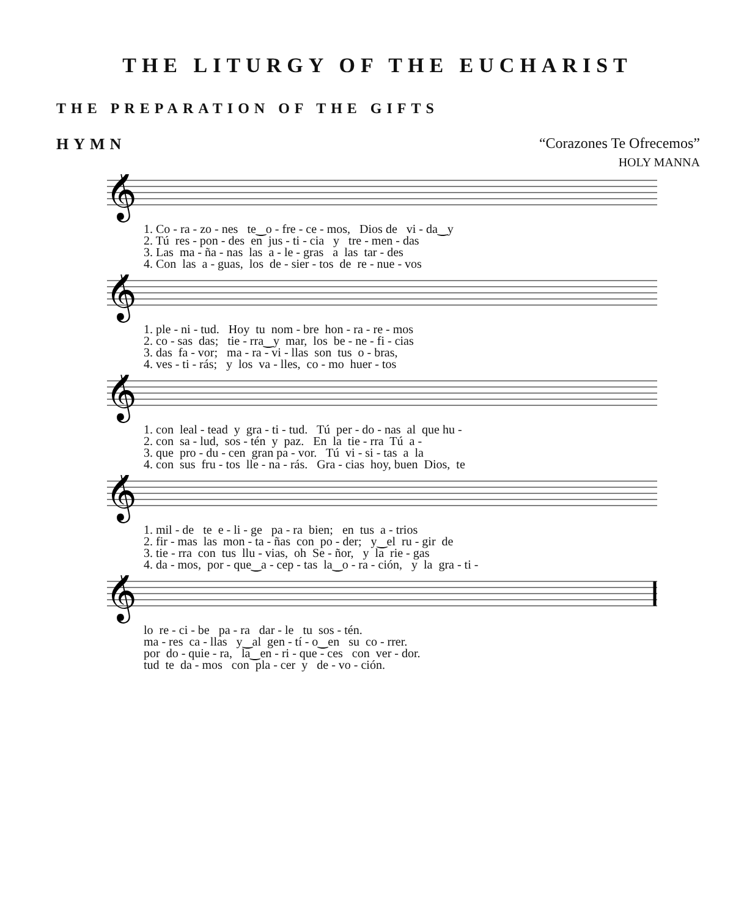THE LITURGY OF THE EUCHARIST
THE PREPARATION OF THE GIFTS
HYMN “Corazones Te Ofrecemos”
HOLY MANNA
𝄞
1. Co - ra - zo - nes te‿o - fre - ce - mos, Dios de vi - da‿y 2. Tú res - pon - des en jus - ti - cia y tre - men - das 3. Las ma - ña - nas las a - le - gras a las tar - des 4. Con las a - guas, los de - sier - tos de re - nue - vos
𝄞
1. ple - ni - tud. Hoy tu nom - bre hon - ra - re - mos 2. co - sas das; tie - rra‿y mar, los be - ne - fi - cias 3. das fa - vor; ma - ra - vi - llas son tus o - bras, 4. ves - ti - rás; y los va - lles, co - mo huer - tos
𝄞
1. con leal - tead y gra - ti - tud. Tú per - do - nas al que hu - 2. con sa - lud, sos - tén y paz. En la tie - rra Tú a - 3. que pro - du - cen gran pa - vor. Tú vi - si - tas a la 4. con sus fru - tos lle - na - rás. Gra - cias hoy, buen Dios, te
𝄞
1. mil - de te e - li - ge pa - ra bien; en tus a - trios 2. fir - mas las mon - ta - ñas con po - der; y‿el ru - gir de 3. tie - rra con tus llu - vias, oh Se - ñor, y la rie - gas 4. da - mos, por - que‿a - cep - tas la‿o - ra - ción, y la gra - ti -
𝄞
lo re - ci - be pa - ra dar - le tu sos - tén. ma - res ca - llas y‿al gen - tí - o‿en su co - rrer. por do - quie - ra, la‿en - ri - que - ces con ver - dor. tud te da - mos con pla - cer y de - vo - ción.